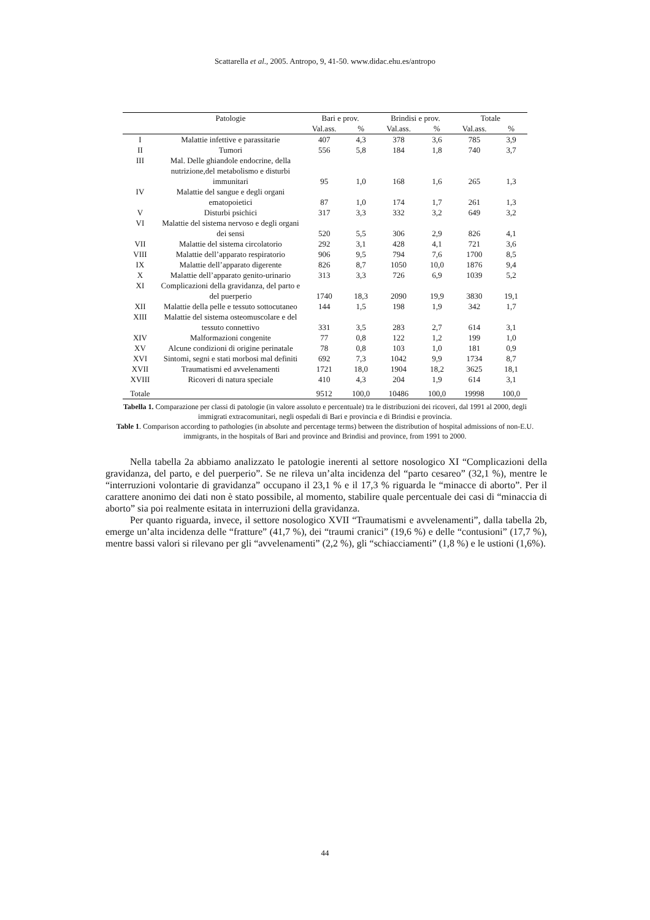Scattarella et al., 2005. Antropo, 9, 41-50. www.didac.ehu.es/antropo
| | Patologie | Bari e prov. | | Brindisi e prov. | | Totale | |
| --- | --- | --- | --- | --- | --- | --- | --- |
| | | Val.ass. | % | Val.ass. | % | Val.ass. | % |
| I | Malattie infettive e parassitarie | 407 | 4,3 | 378 | 3,6 | 785 | 3,9 |
| II | Tumori | 556 | 5,8 | 184 | 1,8 | 740 | 3,7 |
| III | Mal. Delle ghiandole endocrine, della nutrizione,del metabolismo e disturbi immunitari | 95 | 1,0 | 168 | 1,6 | 265 | 1,3 |
| IV | Malattie del sangue e degli organi ematopoietici | 87 | 1,0 | 174 | 1,7 | 261 | 1,3 |
| V | Disturbi psichici | 317 | 3,3 | 332 | 3,2 | 649 | 3,2 |
| VI | Malattie del sistema nervoso e degli organi dei sensi | 520 | 5,5 | 306 | 2,9 | 826 | 4,1 |
| VII | Malattie del sistema circolatorio | 292 | 3,1 | 428 | 4,1 | 721 | 3,6 |
| VIII | Malattie dell’apparato respiratorio | 906 | 9,5 | 794 | 7,6 | 1700 | 8,5 |
| IX | Malattie dell’apparato digerente | 826 | 8,7 | 1050 | 10,0 | 1876 | 9,4 |
| X | Malattie dell’apparato genito-urinario | 313 | 3,3 | 726 | 6,9 | 1039 | 5,2 |
| XI | Complicazioni della gravidanza, del parto e del puerperio | 1740 | 18,3 | 2090 | 19,9 | 3830 | 19,1 |
| XII | Malattie della pelle e tessuto sottocutaneo | 144 | 1,5 | 198 | 1,9 | 342 | 1,7 |
| XIII | Malattie del sistema osteomuscolare e del tessuto connettivo | 331 | 3,5 | 283 | 2,7 | 614 | 3,1 |
| XIV | Malformazioni congenite | 77 | 0,8 | 122 | 1,2 | 199 | 1,0 |
| XV | Alcune condizioni di origine perinatale | 78 | 0,8 | 103 | 1,0 | 181 | 0,9 |
| XVI | Sintomi, segni e stati morbosi mal definiti | 692 | 7,3 | 1042 | 9,9 | 1734 | 8,7 |
| XVII | Traumatismi ed avvelenamenti | 1721 | 18,0 | 1904 | 18,2 | 3625 | 18,1 |
| XVIII | Ricoveri di natura speciale | 410 | 4,3 | 204 | 1,9 | 614 | 3,1 |
| Totale | | 9512 | 100,0 | 10486 | 100,0 | 19998 | 100,0 |
Tabella 1. Comparazione per classi di patologie (in valore assoluto e percentuale) tra le distribuzioni dei ricoveri, dal 1991 al 2000, degli immigrati extracomunitari, negli ospedali di Bari e provincia e di Brindisi e provincia.
Table 1. Comparison according to pathologies (in absolute and percentage terms) between the distribution of hospital admissions of non-E.U. immigrants, in the hospitals of Bari and province and Brindisi and province, from 1991 to 2000.
Nella tabella 2a abbiamo analizzato le patologie inerenti al settore nosologico XI “Complicazioni della gravidanza, del parto, e del puerperio”. Se ne rileva un’alta incidenza del “parto cesareo” (32,1 %), mentre le “interruzioni volontarie di gravidanza” occupano il 23,1 % e il 17,3 % riguarda le “minacce di aborto”. Per il carattere anonimo dei dati non è stato possibile, al momento, stabilire quale percentuale dei casi di “minaccia di aborto” sia poi realmente esitata in interruzioni della gravidanza.
Per quanto riguarda, invece, il settore nosologico XVII “Traumatismi e avvelenamenti”, dalla tabella 2b, emerge un’alta incidenza delle “fratture” (41,7 %), dei “traumi cranici” (19,6 %) e delle “contusioni” (17,7 %), mentre bassi valori si rilevano per gli “avvelenamenti” (2,2 %), gli “schiacciamenti” (1,8 %) e le ustioni (1,6%).
44